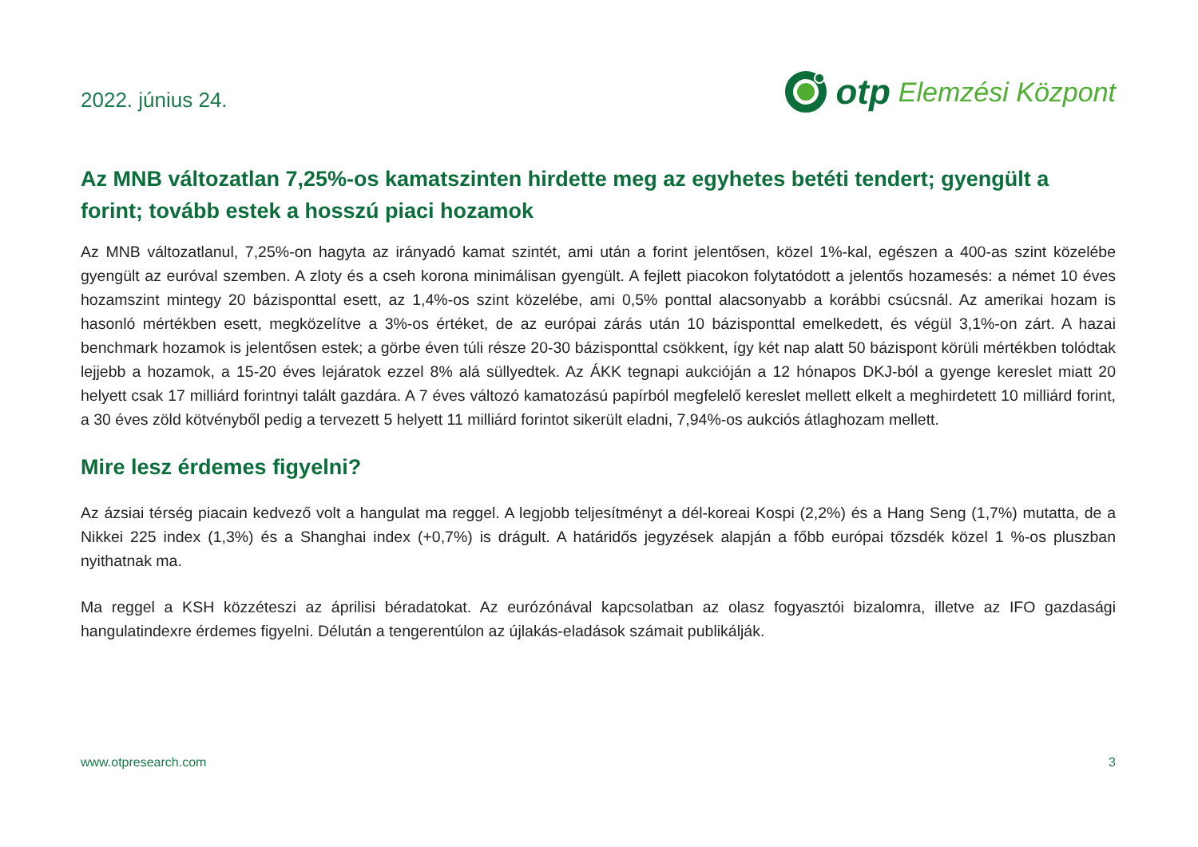2022. június 24.
otp Elemzési Központ
Az MNB változatlan 7,25%-os kamatszinten hirdette meg az egyhetes betéti tendert; gyengült a forint; tovább estek a hosszú piaci hozamok
Az MNB változatlanul, 7,25%-on hagyta az irányadó kamat szintét, ami után a forint jelentősen, közel 1%-kal, egészen a 400-as szint közelébe gyengült az euróval szemben. A zloty és a cseh korona minimálisan gyengült. A fejlett piacokon folytatódott a jelentős hozamesés: a német 10 éves hozamszint mintegy 20 bázisponttal esett, az 1,4%-os szint közelébe, ami 0,5% ponttal alacsonyabb a korábbi csúcsnál. Az amerikai hozam is hasonló mértékben esett, megközelítve a 3%-os értéket, de az európai zárás után 10 bázisponttal emelkedett, és végül 3,1%-on zárt. A hazai benchmark hozamok is jelentősen estek; a görbe éven túli része 20-30 bázisponttal csökkent, így két nap alatt 50 bázispont körüli mértékben tolódtak lejjebb a hozamok, a 15-20 éves lejáratok ezzel 8% alá süllyedtek. Az ÁKK tegnapi aukcióján a 12 hónapos DKJ-ból a gyenge kereslet miatt 20 helyett csak 17 milliárd forintnyi talált gazdára. A 7 éves változó kamatozású papírból megfelelő kereslet mellett elkelt a meghirdetett 10 milliárd forint, a 30 éves zöld kötvényből pedig a tervezett 5 helyett 11 milliárd forintot sikerült eladni, 7,94%-os aukciós átlaghozam mellett.
Mire lesz érdemes figyelni?
Az ázsiai térség piacain kedvező volt a hangulat ma reggel. A legjobb teljesítményt a dél-koreai Kospi (2,2%) és a Hang Seng (1,7%) mutatta, de a Nikkei 225 index (1,3%) és a Shanghai index (+0,7%) is drágult. A határidős jegyzések alapján a főbb európai tőzsdék közel 1 %-os pluszban nyithatnak ma.
Ma reggel a KSH közzéteszi az áprilisi béradatokat. Az eurózónával kapcsolatban az olasz fogyasztói bizalomra, illetve az IFO gazdasági hangulatindexre érdemes figyelni. Délután a tengerentúlon az újlakás-eladások számait publikálják.
www.otpresearch.com 3